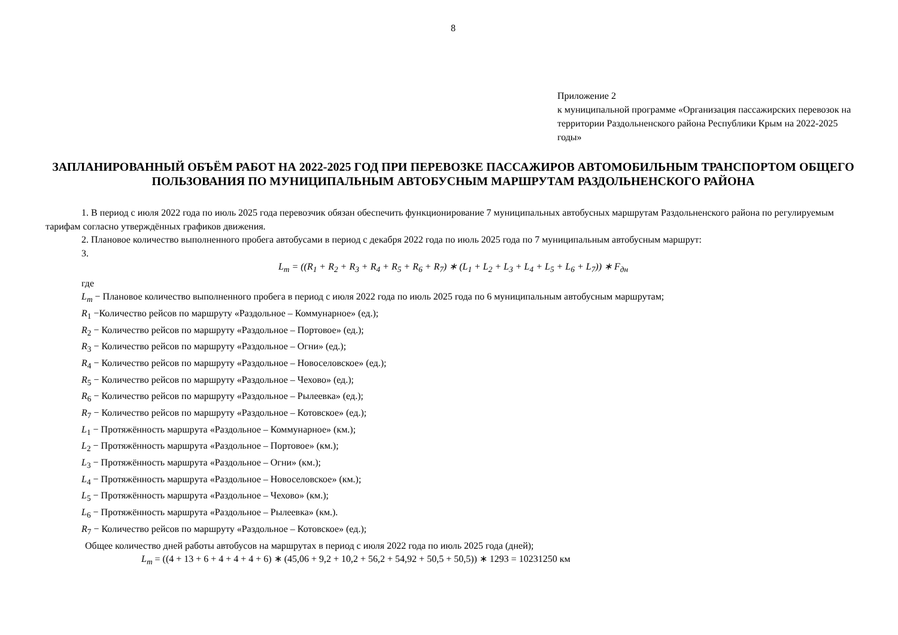8
Приложение 2
к муниципальной программе «Организация пассажирских перевозок на территории Раздольненского района Республики Крым на 2022-2025 годы»
ЗАПЛАНИРОВАННЫЙ ОБЪЁМ РАБОТ НА 2022-2025 ГОД ПРИ ПЕРЕВОЗКЕ ПАССАЖИРОВ АВТОМОБИЛЬНЫМ ТРАНСПОРТОМ ОБЩЕГО ПОЛЬЗОВАНИЯ ПО МУНИЦИПАЛЬНЫМ АВТОБУСНЫМ МАРШРУТАМ РАЗДОЛЬНЕНСКОГО РАЙОНА
1. В период с июля 2022 года по июль 2025 года перевозчик обязан обеспечить функционирование 7 муниципальных автобусных маршрутам Раздольненского района по регулируемым тарифам согласно утверждённых графиков движения.
2. Плановое количество выполненного пробега автобусами в период с декабря 2022 года по июль 2025 года по 7 муниципальным автобусным маршрут:
3.
L<sub>m</sub> = ((R<sub>1</sub> + R<sub>2</sub> + R<sub>3</sub> + R<sub>4</sub> + R<sub>5</sub> + R<sub>6</sub> + R<sub>7</sub>) ∗ (L<sub>1</sub> + L<sub>2</sub> + L<sub>3</sub> + L<sub>4</sub> + L<sub>5</sub> + L<sub>6</sub> + L<sub>7</sub>)) ∗ F<sub>дн</sub>
где
L<sub>m</sub> − Плановое количество выполненного пробега в период с июля 2022 года по июль 2025 года по 6 муниципальным автобусным маршрутам;
R<sub>1</sub> −Количество рейсов по маршруту «Раздольное – Коммунарное» (ед.);
R<sub>2</sub> − Количество рейсов по маршруту «Раздольное – Портовое» (ед.);
R<sub>3</sub> − Количество рейсов по маршруту «Раздольное – Огни» (ед.);
R<sub>4</sub> − Количество рейсов по маршруту «Раздольное – Новоселовское» (ед.);
R<sub>5</sub> − Количество рейсов по маршруту «Раздольное – Чехово» (ед.);
R<sub>6</sub> − Количество рейсов по маршруту «Раздольное – Рылеевка» (ед.);
R<sub>7</sub> − Количество рейсов по маршруту «Раздольное – Котовское» (ед.);
L<sub>1</sub> − Протяжённость маршрута «Раздольное – Коммунарное» (км.);
L<sub>2</sub> − Протяжённость маршрута «Раздольное – Портовое» (км.);
L<sub>3</sub> − Протяжённость маршрута «Раздольное – Огни» (км.);
L<sub>4</sub> − Протяжённость маршрута «Раздольное – Новоселовское» (км.);
L<sub>5</sub> − Протяжённость маршрута «Раздольное – Чехово» (км.);
L<sub>6</sub> − Протяжённость маршрута «Раздольное – Рылеевка» (км.).
R<sub>7</sub> − Количество рейсов по маршруту «Раздольное – Котовское» (ед.);
Общее количество дней работы автобусов на маршрутах в период с июля 2022 года по июль 2025 года (дней);
L<sub>m</sub> = ((4 + 13 + 6 + 4 + 4 + 4 + 6) ∗ (45,06 + 9,2 + 10,2 + 56,2 + 54,92 + 50,5 + 50,5)) ∗ 1293 = 10231250 км